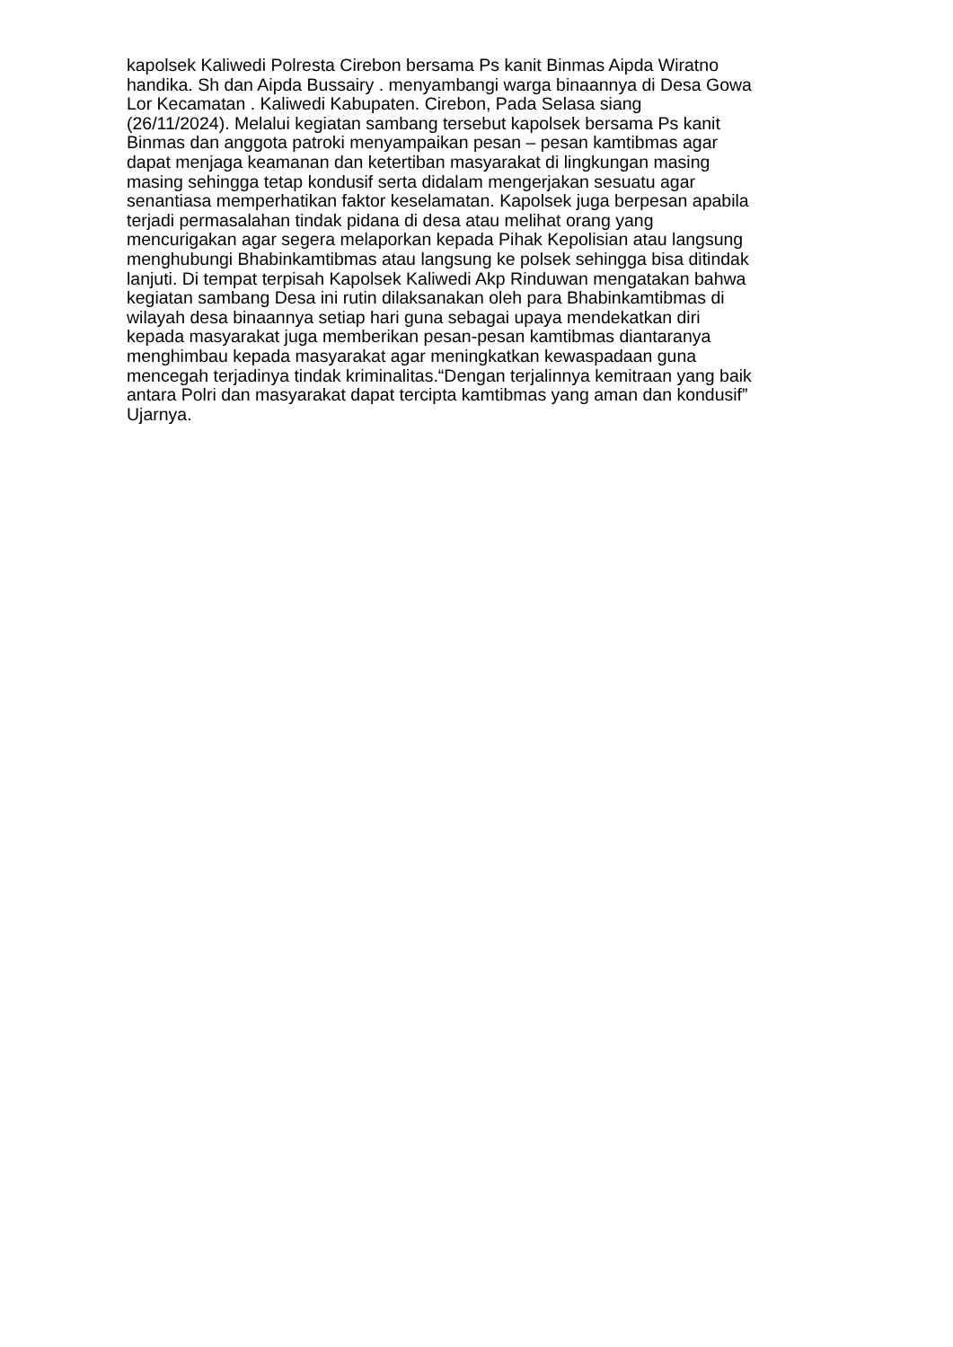kapolsek Kaliwedi Polresta Cirebon bersama Ps kanit Binmas Aipda Wiratno handika. Sh dan Aipda Bussairy . menyambangi warga binaannya di Desa Gowa Lor Kecamatan . Kaliwedi Kabupaten. Cirebon, Pada Selasa siang (26/11/2024). Melalui kegiatan sambang tersebut kapolsek bersama Ps kanit Binmas dan anggota patroki menyampaikan pesan – pesan kamtibmas agar dapat menjaga keamanan dan ketertiban masyarakat di lingkungan masing masing sehingga tetap kondusif serta didalam mengerjakan sesuatu agar senantiasa memperhatikan faktor keselamatan. Kapolsek juga berpesan apabila terjadi permasalahan tindak pidana di desa atau melihat orang yang mencurigakan agar segera melaporkan kepada Pihak Kepolisian atau langsung menghubungi Bhabinkamtibmas atau langsung ke polsek sehingga bisa ditindak lanjuti. Di tempat terpisah Kapolsek Kaliwedi Akp Rinduwan mengatakan bahwa kegiatan sambang Desa ini rutin dilaksanakan oleh para Bhabinkamtibmas di wilayah desa binaannya setiap hari guna sebagai upaya mendekatkan diri kepada masyarakat juga memberikan pesan-pesan kamtibmas diantaranya menghimbau kepada masyarakat agar meningkatkan kewaspadaan guna mencegah terjadinya tindak kriminalitas.“Dengan terjalinnya kemitraan yang baik antara Polri dan masyarakat dapat tercipta kamtibmas yang aman dan kondusif” Ujarnya.